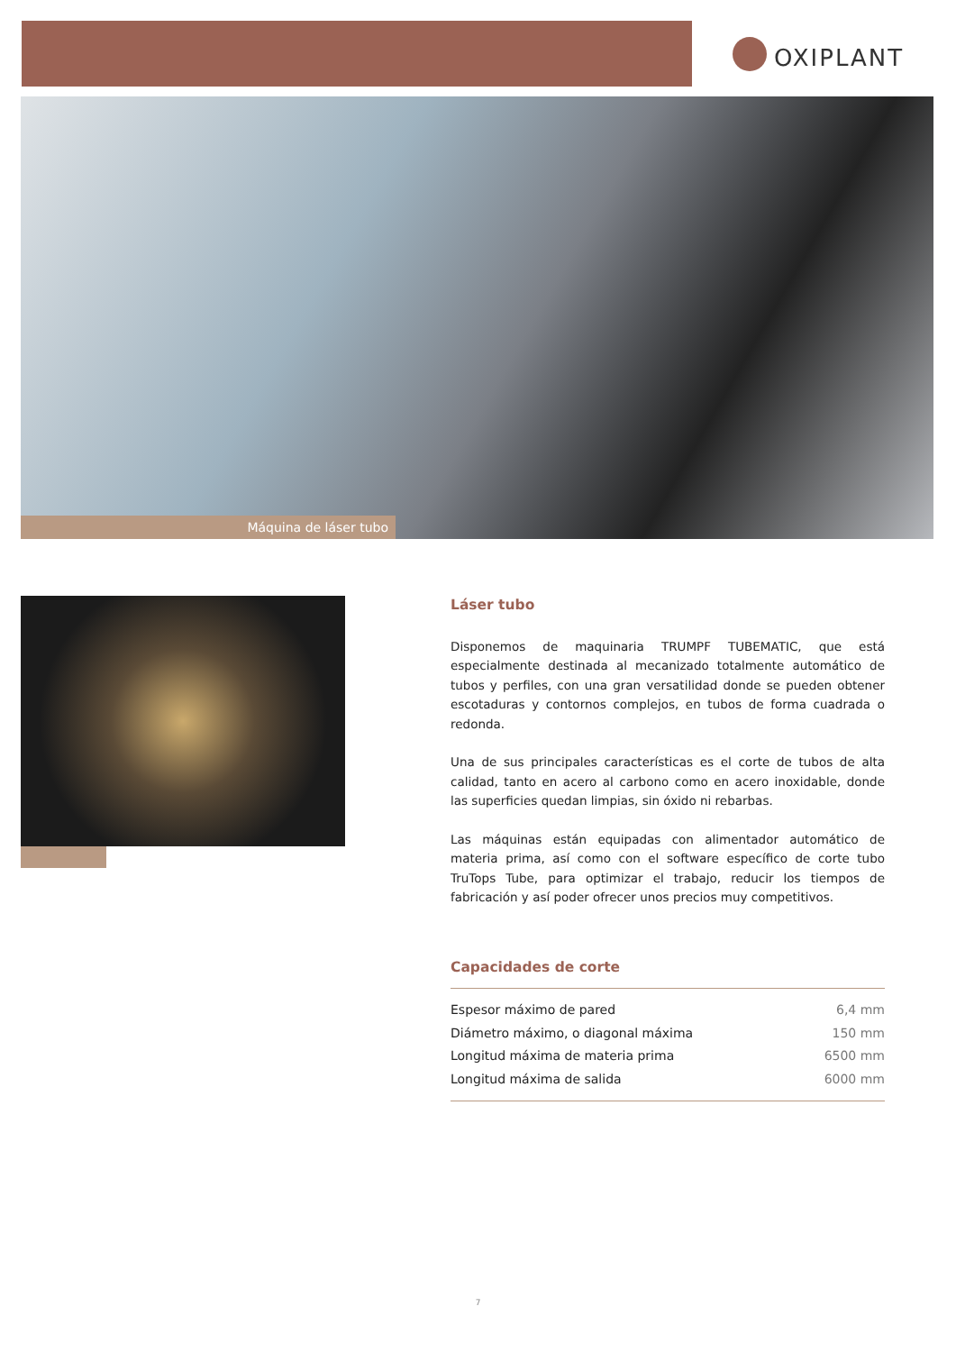OXIPLANT
Máquina de láser tubo
Láser tubo
Disponemos de maquinaria TRUMPF TUBEMATIC, que está especialmente destinada al mecanizado totalmente automático de tubos y perfiles, con una gran versatilidad donde se pueden obtener escotaduras y contornos complejos, en tubos de forma cuadrada o redonda.
Una de sus principales características es el corte de tubos de alta calidad, tanto en acero al carbono como en acero inoxidable, donde las superficies quedan limpias, sin óxido ni rebarbas.
Las máquinas están equipadas con alimentador automático de materia prima, así como con el software específico de corte tubo TruTops Tube, para optimizar el trabajo, reducir los tiempos de fabricación y así poder ofrecer unos precios muy competitivos.
Capacidades de corte
| Espesor máximo de pared | 6,4 mm |
| Diámetro máximo, o diagonal máxima | 150 mm |
| Longitud máxima de materia prima | 6500 mm |
| Longitud máxima de salida | 6000 mm |
7